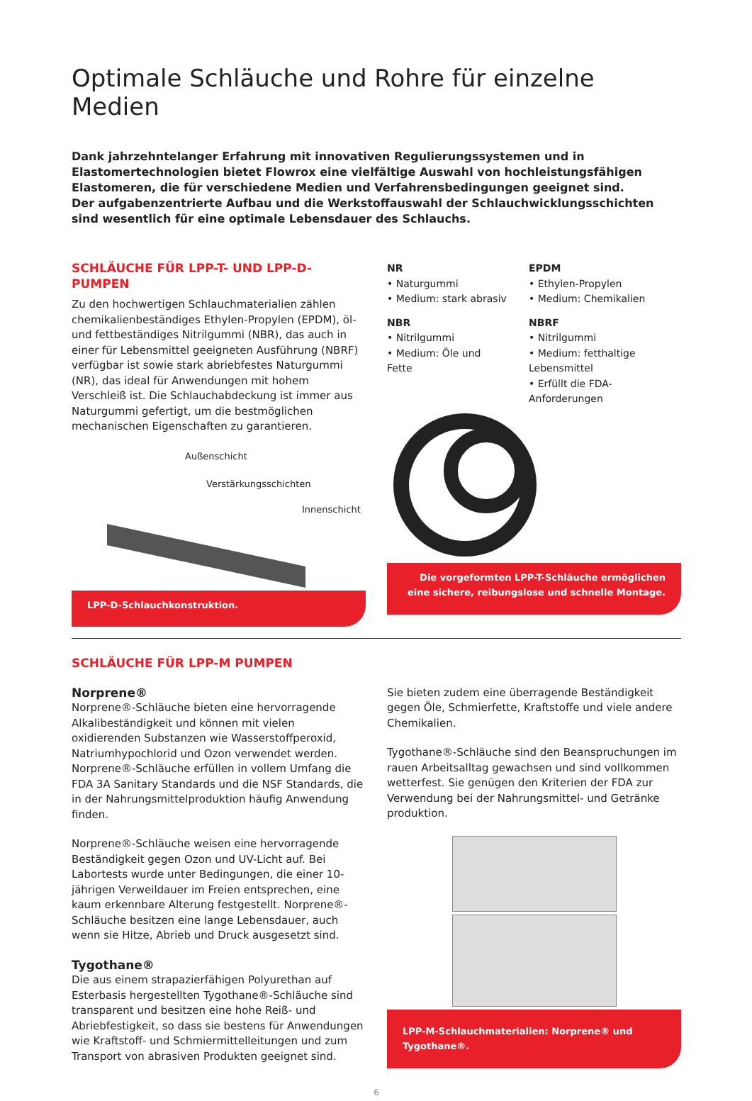Optimale Schläuche und Rohre für einzelne Medien
Dank jahrzehntelanger Erfahrung mit innovativen Regulierungssystemen und in Elastomertechnologien bietet Flowrox eine vielfältige Auswahl von hochleistungsfähigen Elastomeren, die für verschiedene Medien und Verfahrensbedingungen geeignet sind.
Der aufgabenzentrierte Aufbau und die Werkstoffauswahl der Schlauchwicklungsschichten sind wesentlich für eine optimale Lebensdauer des Schlauchs.
SCHLÄUCHE FÜR LPP-T- UND LPP-D-PUMPEN
Zu den hochwertigen Schlauchmaterialien zählen chemikalienbeständiges Ethylen-Propylen (EPDM), öl- und fettbeständiges Nitrilgummi (NBR), das auch in einer für Lebensmittel geeigneten Ausführung (NBRF) verfügbar ist sowie stark abriebfestes Naturgummi (NR), das ideal für Anwendungen mit hohem Verschleiß ist. Die Schlauchabdeckung ist immer aus Naturgummi gefertigt, um die bestmöglichen mechanischen Eigenschaften zu garantieren.
Außenschicht
Verstärkungsschichten
Innenschicht
LPP-D-Schlauchkonstruktion.
NR
• Naturgummi
• Medium: stark abrasiv
NBR
• Nitrilgummi
• Medium: Öle und Fette
EPDM
• Ethylen-Propylen
• Medium: Chemikalien
NBRF
• Nitrilgummi
• Medium: fetthaltige Lebens­mittel
• Erfüllt die FDA-Anforderungen
Die vorgeformten LPP-T-Schläuche ermöglichen eine sichere, reibungslose und schnelle Montage.
SCHLÄUCHE FÜR LPP-M PUMPEN
Norprene®
Norprene®-Schläuche bieten eine hervorragende Alkalibeständigkeit und können mit vielen oxidierenden Substanzen wie Wasserstoffperoxid, Natriumhypochlorid und Ozon verwendet werden. Norprene®-Schläuche erfüllen in vollem Umfang die FDA 3A Sanitary Standards und die NSF Standards, die in der Nahrungs­mittelproduktion häufig Anwendung finden.
Norprene®-Schläuche weisen eine hervorragende Beständigkeit gegen Ozon und UV-Licht auf. Bei Labortests wurde unter Bedingungen, die einer 10-jährigen Verweildauer im Freien entsprechen, eine kaum erkennbare Alterung festgestellt. Norprene®-Schläuche besitzen eine lange Lebensdauer, auch wenn sie Hitze, Abrieb und Druck ausgesetzt sind.
Tygothane®
Die aus einem strapazierfähigen Polyurethan auf Esterbasis hergestellten Tygothane®-Schläuche sind transparent und besitzen eine hohe Reiß- und Abriebfestigkeit, so dass sie bestens für Anwendungen wie Kraftstoff- und Schmiermittelleitungen und zum Transport von abrasiven Produkten geeignet sind.
Sie bieten zudem eine überragende Beständigkeit gegen Öle, Schmierfette, Kraftstoffe und viele andere Chemikalien.
Tygothane®-Schläuche sind den Beanspruchungen im rauen Arbeitsalltag gewachsen und sind vollkommen wetterfest. Sie genügen den Kriterien der FDA zur Verwendung bei der Nahrungsmittel- und Getränke produktion.
LPP-M-Schlauchmaterialien: Norprene® und Tygothane®.
6